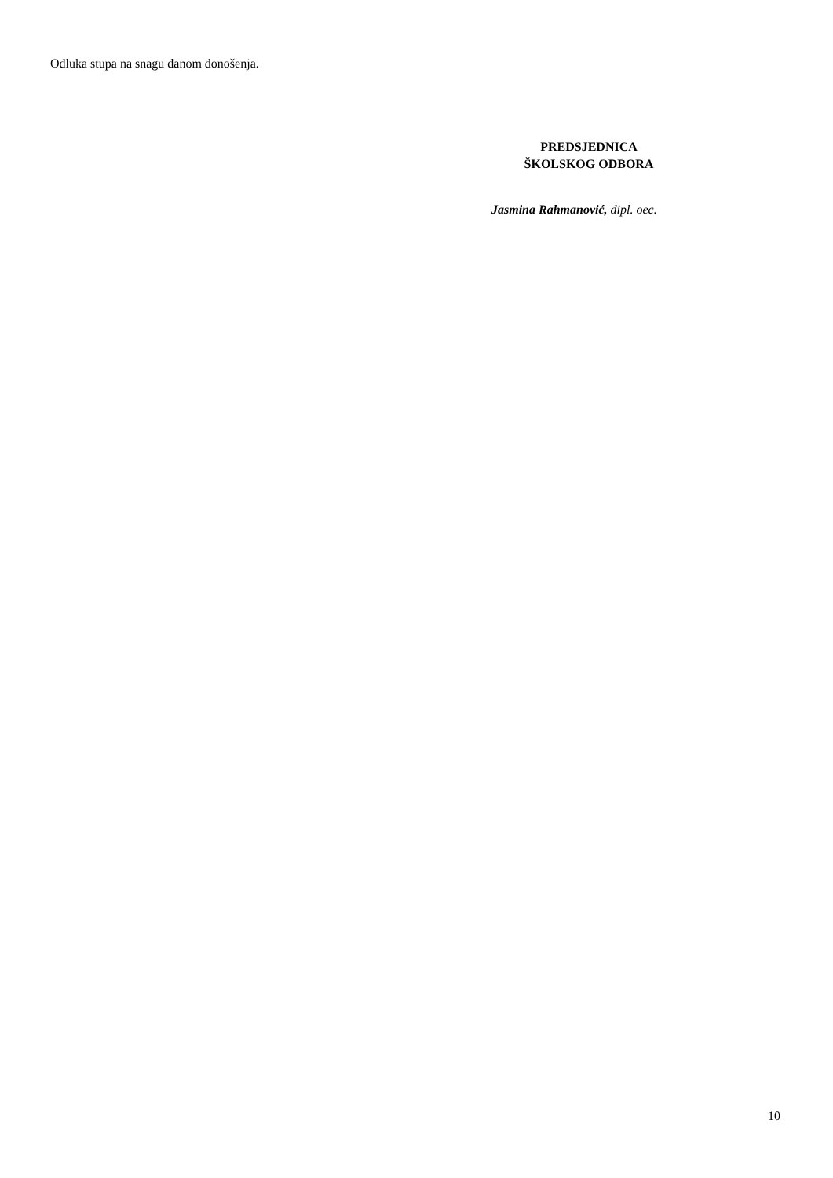Odluka stupa na snagu danom donošenja.
PREDSJEDNICA
ŠKOLSKOG ODBORA
Jasmina Rahmanović, dipl. oec.
10